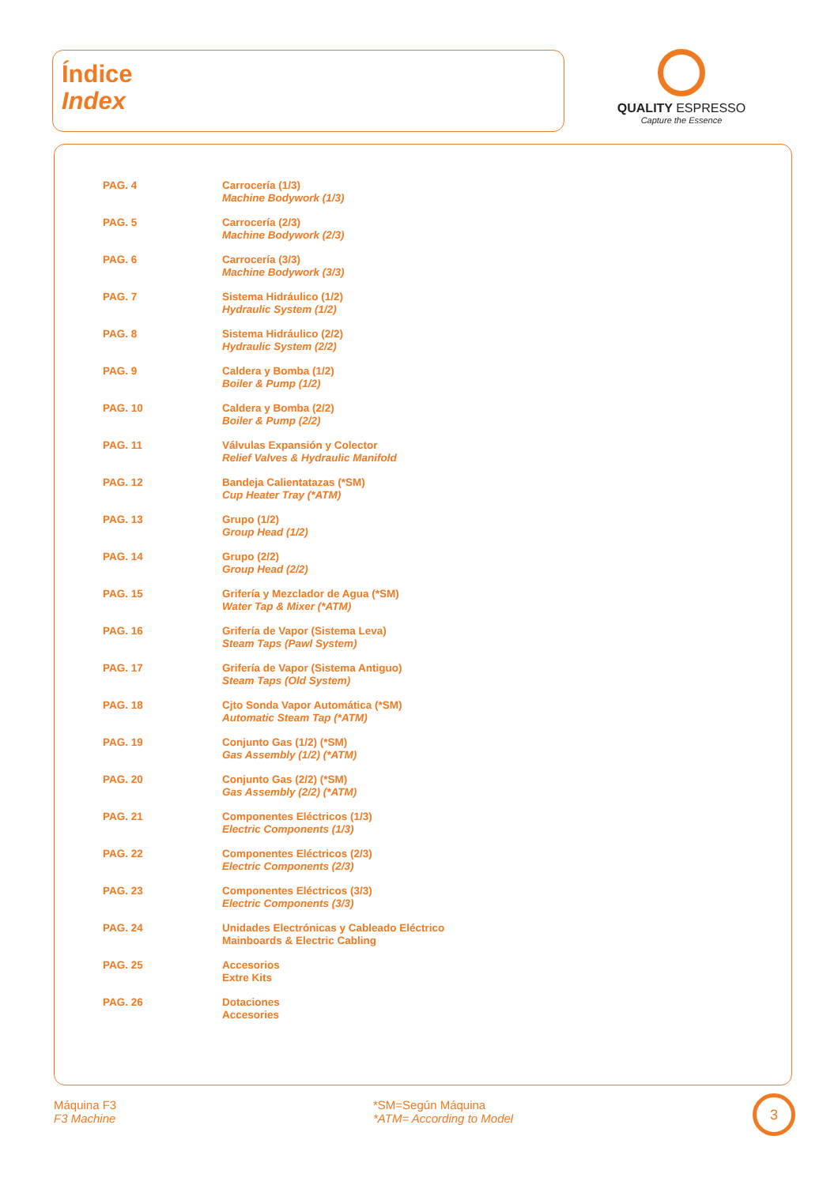Índice
Index
QUALITY ESPRESSO
Capture the Essence
| PAG. 4 | Carrocería (1/3) Machine Bodywork (1/3) |
| PAG. 5 | Carrocería (2/3) Machine Bodywork (2/3) |
| PAG. 6 | Carrocería (3/3) Machine Bodywork (3/3) |
| PAG. 7 | Sistema Hidráulico (1/2) Hydraulic System (1/2) |
| PAG. 8 | Sistema Hidráulico (2/2) Hydraulic System (2/2) |
| PAG. 9 | Caldera y Bomba (1/2) Boiler & Pump (1/2) |
| PAG. 10 | Caldera y Bomba (2/2) Boiler & Pump (2/2) |
| PAG. 11 | Válvulas Expansión y Colector Relief Valves & Hydraulic Manifold |
| PAG. 12 | Bandeja Calientatazas (*SM) Cup Heater Tray (*ATM) |
| PAG. 13 | Grupo (1/2) Group Head (1/2) |
| PAG. 14 | Grupo (2/2) Group Head (2/2) |
| PAG. 15 | Grifería y Mezclador de Agua (*SM) Water Tap & Mixer (*ATM) |
| PAG. 16 | Grifería de Vapor (Sistema Leva) Steam Taps (Pawl System) |
| PAG. 17 | Grifería de Vapor (Sistema Antiguo) Steam Taps (Old System) |
| PAG. 18 | Cjto Sonda Vapor Automática (*SM) Automatic Steam Tap (*ATM) |
| PAG. 19 | Conjunto Gas (1/2) (*SM) Gas Assembly (1/2) (*ATM) |
| PAG. 20 | Conjunto Gas (2/2) (*SM) Gas Assembly (2/2) (*ATM) |
| PAG. 21 | Componentes Eléctricos (1/3) Electric Components (1/3) |
| PAG. 22 | Componentes Eléctricos (2/3) Electric Components (2/3) |
| PAG. 23 | Componentes Eléctricos (3/3) Electric Components (3/3) |
| PAG. 24 | Unidades Electrónicas y Cableado Eléctrico Mainboards & Electric Cabling |
| PAG. 25 | Accesorios Extre Kits |
| PAG. 26 | Dotaciones Accesories |
Máquina F3
F3 Machine
*SM=Según Máquina
*ATM= According to Model
3